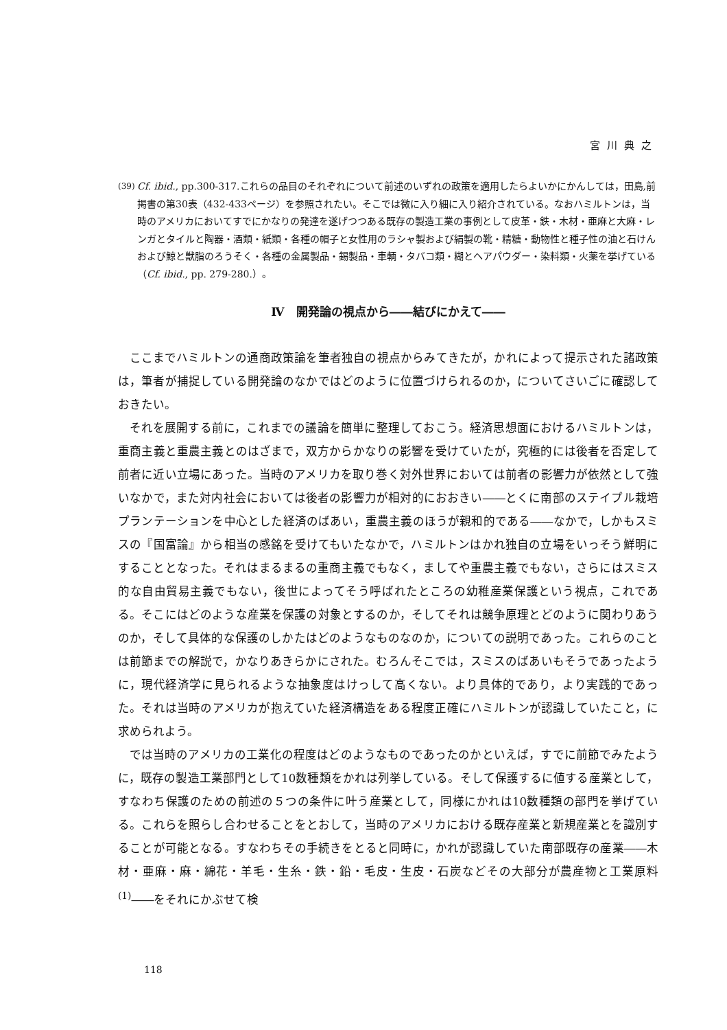宮川典之
(39)
Cf. ibid., pp.300-317.これらの品目のそれぞれについて前述のいずれの政策を適用したらよいかにかんしては，田島,前掲書の第30表（432-433ページ）を参照されたい。そこでは微に入り細に入り紹介されている。なおハミルトンは，当時のアメリカにおいてすでにかなりの発達を遂げつつある既存の製造工業の事例として皮革・鉄・木材・亜麻と大麻・レンガとタイルと陶器・酒類・紙類・各種の帽子と女性用のラシャ製および絹製の靴・精糖・動物性と種子性の油と石けんおよび鯨と獣脂のろうそく・各種の金属製品・錫製品・車輌・タバコ類・糊とヘアパウダー・染料類・火薬を挙げている（Cf. ibid., pp. 279-280.）。
Ⅳ　開発論の視点から――結びにかえて――
ここまでハミルトンの通商政策論を筆者独自の視点からみてきたが，かれによって提示された諸政策は，筆者が捕捉している開発論のなかではどのように位置づけられるのか，についてさいごに確認しておきたい。
それを展開する前に，これまでの議論を簡単に整理しておこう。経済思想面におけるハミルトンは，重商主義と重農主義とのはざまで，双方からかなりの影響を受けていたが，究極的には後者を否定して前者に近い立場にあった。当時のアメリカを取り巻く対外世界においては前者の影響力が依然として強いなかで，また対内社会においては後者の影響力が相対的におおきい――とくに南部のステイプル栽培プランテーションを中心とした経済のばあい，重農主義のほうが親和的である――なかで，しかもスミスの『国富論』から相当の感銘を受けてもいたなかで，ハミルトンはかれ独自の立場をいっそう鮮明にすることとなった。それはまるまるの重商主義でもなく，ましてや重農主義でもない，さらにはスミス的な自由貿易主義でもない，後世によってそう呼ばれたところの幼稚産業保護という視点，これである。そこにはどのような産業を保護の対象とするのか，そしてそれは競争原理とどのように関わりあうのか，そして具体的な保護のしかたはどのようなものなのか，についての説明であった。これらのことは前節までの解説で，かなりあきらかにされた。むろんそこでは，スミスのばあいもそうであったように，現代経済学に見られるような抽象度はけっして高くない。より具体的であり，より実践的であった。それは当時のアメリカが抱えていた経済構造をある程度正確にハミルトンが認識していたこと，に求められよう。
では当時のアメリカの工業化の程度はどのようなものであったのかといえば，すでに前節でみたように，既存の製造工業部門として10数種類をかれは列挙している。そして保護するに値する産業として，すなわち保護のための前述の５つの条件に叶う産業として，同様にかれは10数種類の部門を挙げている。これらを照らし合わせることをとおして，当時のアメリカにおける既存産業と新規産業とを識別することが可能となる。すなわちその手続きをとると同時に，かれが認識していた南部既存の産業――木材・亜麻・麻・綿花・羊毛・生糸・鉄・鉛・毛皮・生皮・石炭などその大部分が農産物と工業原料<sup>(1)</sup>――をそれにかぶせて検
118